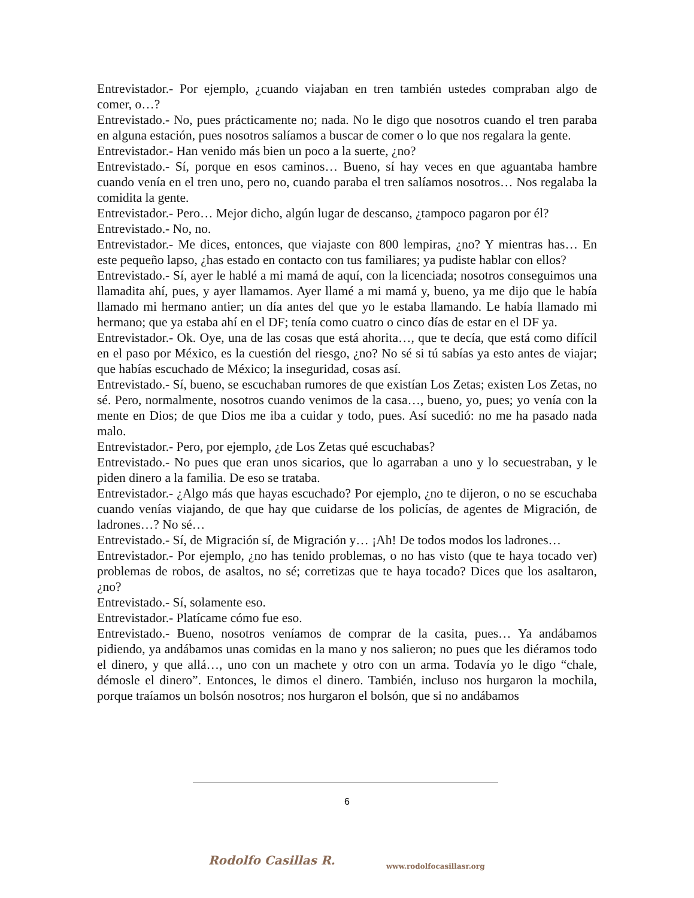Entrevistador.- Por ejemplo, ¿cuando viajaban en tren también ustedes compraban algo de comer, o…?
Entrevistado.- No, pues prácticamente no; nada. No le digo que nosotros cuando el tren paraba en alguna estación, pues nosotros salíamos a buscar de comer o lo que nos regalara la gente.
Entrevistador.- Han venido más bien un poco a la suerte, ¿no?
Entrevistado.- Sí, porque en esos caminos… Bueno, sí hay veces en que aguantaba hambre cuando venía en el tren uno, pero no, cuando paraba el tren salíamos nosotros… Nos regalaba la comidita la gente.
Entrevistador.- Pero… Mejor dicho, algún lugar de descanso, ¿tampoco pagaron por él?
Entrevistado.- No, no.
Entrevistador.- Me dices, entonces, que viajaste con 800 lempiras, ¿no? Y mientras has… En este pequeño lapso, ¿has estado en contacto con tus familiares; ya pudiste hablar con ellos?
Entrevistado.- Sí, ayer le hablé a mi mamá de aquí, con la licenciada; nosotros conseguimos una llamadita ahí, pues, y ayer llamamos. Ayer llamé a mi mamá y, bueno, ya me dijo que le había llamado mi hermano antier; un día antes del que yo le estaba llamando. Le había llamado mi hermano; que ya estaba ahí en el DF; tenía como cuatro o cinco días de estar en el DF ya.
Entrevistador.- Ok. Oye, una de las cosas que está ahorita…, que te decía, que está como difícil en el paso por México, es la cuestión del riesgo, ¿no? No sé si tú sabías ya esto antes de viajar; que habías escuchado de México; la inseguridad, cosas así.
Entrevistado.- Sí, bueno, se escuchaban rumores de que existían Los Zetas; existen Los Zetas, no sé. Pero, normalmente, nosotros cuando venimos de la casa…, bueno, yo, pues; yo venía con la mente en Dios; de que Dios me iba a cuidar y todo, pues. Así sucedió: no me ha pasado nada malo.
Entrevistador.- Pero, por ejemplo, ¿de Los Zetas qué escuchabas?
Entrevistado.- No pues que eran unos sicarios, que lo agarraban a uno y lo secuestraban, y le piden dinero a la familia. De eso se trataba.
Entrevistador.- ¿Algo más que hayas escuchado? Por ejemplo, ¿no te dijeron, o no se escuchaba cuando venías viajando, de que hay que cuidarse de los policías, de agentes de Migración, de ladrones…? No sé…
Entrevistado.- Sí, de Migración sí, de Migración y… ¡Ah! De todos modos los ladrones…
Entrevistador.- Por ejemplo, ¿no has tenido problemas, o no has visto (que te haya tocado ver) problemas de robos, de asaltos, no sé; corretizas que te haya tocado? Dices que los asaltaron, ¿no?
Entrevistado.- Sí, solamente eso.
Entrevistador.- Platícame cómo fue eso.
Entrevistado.- Bueno, nosotros veníamos de comprar de la casita, pues… Ya andábamos pidiendo, ya andábamos unas comidas en la mano y nos salieron; no pues que les diéramos todo el dinero, y que allá…, uno con un machete y otro con un arma. Todavía yo le digo “chale, démosle el dinero”. Entonces, le dimos el dinero. También, incluso nos hurgaron la mochila, porque traíamos un bolsón nosotros; nos hurgaron el bolsón, que si no andábamos
6
Rodolfo Casillas R. www.rodolfocasillasr.org